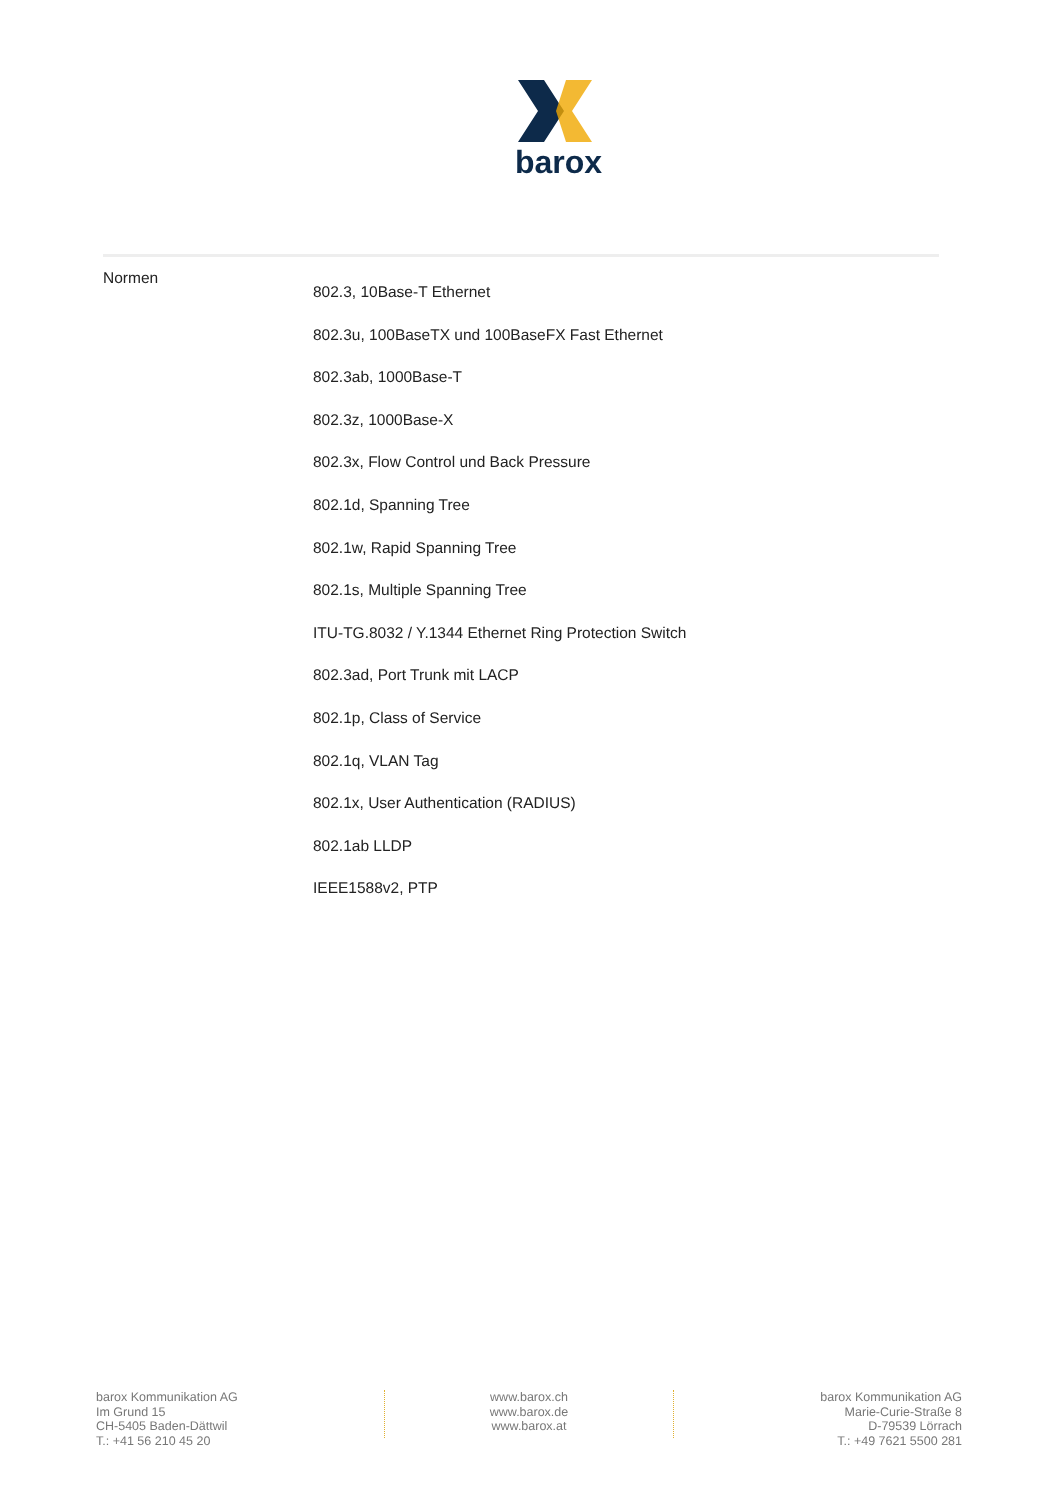barox
| Normen | 802.3, 10Base-T Ethernet 802.3u, 100BaseTX und 100BaseFX Fast Ethernet 802.3ab, 1000Base-T 802.3z, 1000Base-X 802.3x, Flow Control und Back Pressure 802.1d, Spanning Tree 802.1w, Rapid Spanning Tree 802.1s, Multiple Spanning Tree ITU-TG.8032 / Y.1344 Ethernet Ring Protection Switch 802.3ad, Port Trunk mit LACP 802.1p, Class of Service 802.1q, VLAN Tag 802.1x, User Authentication (RADIUS) 802.1ab LLDP IEEE1588v2, PTP |
barox Kommunikation AG
Im Grund 15
CH-5405 Baden-Dättwil
T.: +41 56 210 45 20
www.barox.ch
www.barox.de
www.barox.at
barox Kommunikation AG
Marie-Curie-Straße 8
D-79539 Lörrach
T.: +49 7621 5500 281